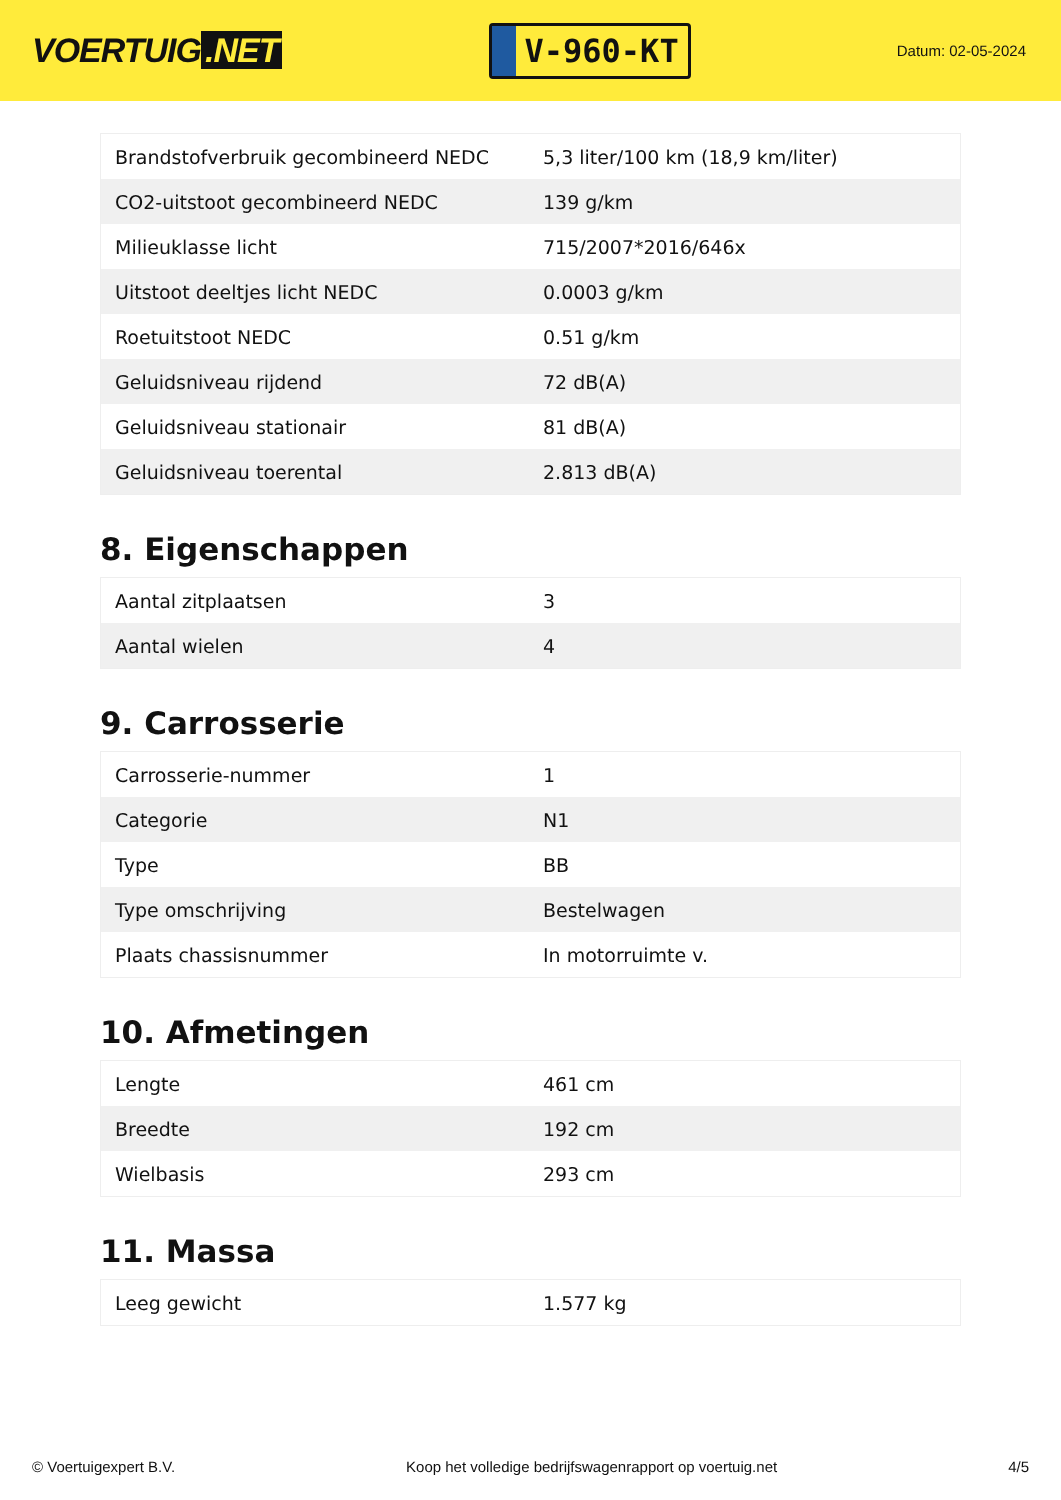VOERTUIG.NET
V-960-KT
Datum: 02-05-2024
| Brandstofverbruik gecombineerd NEDC | 5,3 liter/100 km (18,9 km/liter) |
| CO2-uitstoot gecombineerd NEDC | 139 g/km |
| Milieuklasse licht | 715/2007*2016/646x |
| Uitstoot deeltjes licht NEDC | 0.0003 g/km |
| Roetuitstoot NEDC | 0.51 g/km |
| Geluidsniveau rijdend | 72 dB(A) |
| Geluidsniveau stationair | 81 dB(A) |
| Geluidsniveau toerental | 2.813 dB(A) |
8. Eigenschappen
| Aantal zitplaatsen | 3 |
| Aantal wielen | 4 |
9. Carrosserie
| Carrosserie-nummer | 1 |
| Categorie | N1 |
| Type | BB |
| Type omschrijving | Bestelwagen |
| Plaats chassisnummer | In motorruimte v. |
10. Afmetingen
| Lengte | 461 cm |
| Breedte | 192 cm |
| Wielbasis | 293 cm |
11. Massa
| Leeg gewicht | 1.577 kg |
© Voertuigexpert B.V. Koop het volledige bedrijfswagenrapport op voertuig.net 4/5